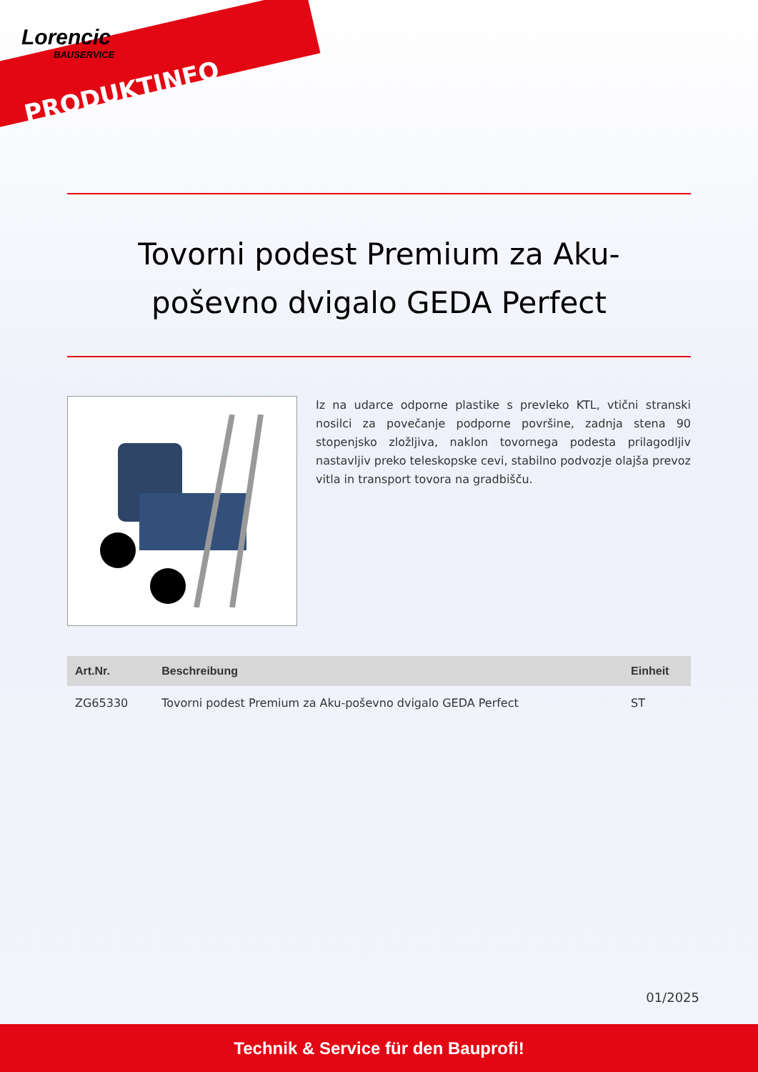Lorencic
BAUSERVICE
PRODUKTINFO
Tovorni podest Premium za Aku-poševno dvigalo GEDA Perfect
Iz na udarce odporne plastike s prevleko KTL, vtični stranski nosilci za povečanje podporne površine, zadnja stena 90 stopenjsko zložljiva, naklon tovornega podesta prilagodljiv nastavljiv preko teleskopske cevi, stabilno podvozje olajša prevoz vitla in transport tovora na gradbišču.
| Art.Nr. | Beschreibung | Einheit |
| --- | --- | --- |
| ZG65330 | Tovorni podest Premium za Aku-poševno dvigalo GEDA Perfect | ST |
01/2025
Technik & Service für den Bauprofi!